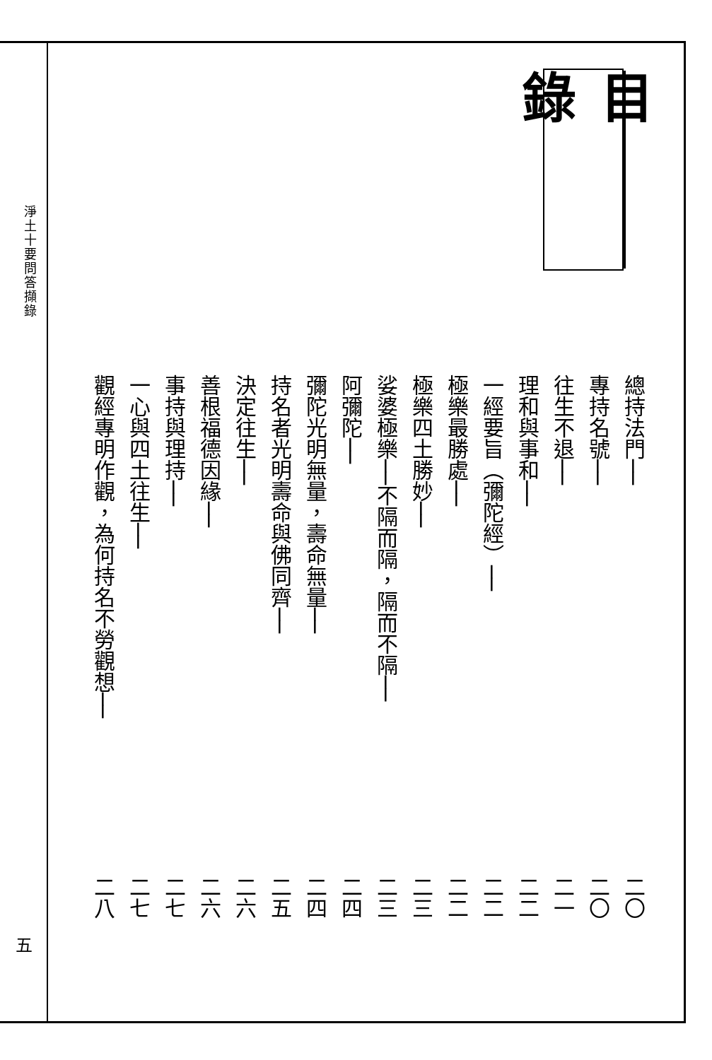淨土十要問答擷錄
五
目 錄
總持法門── 二〇
專持名號── 二〇
往生不退── 二一
理和與事和── 二二
一經要旨（彌陀經）── 二二
極樂最勝處── 二二
極樂四土勝妙── 二三
娑婆極樂──不隔而隔，隔而不隔── 二三
阿彌陀── 二四
彌陀光明無量，壽命無量── 二四
持名者光明壽命與佛同齊── 二五
決定往生── 二六
善根福德因緣── 二六
事持與理持── 二七
一心與四土往生── 二七
觀經專明作觀，為何持名不勞觀想── 二八